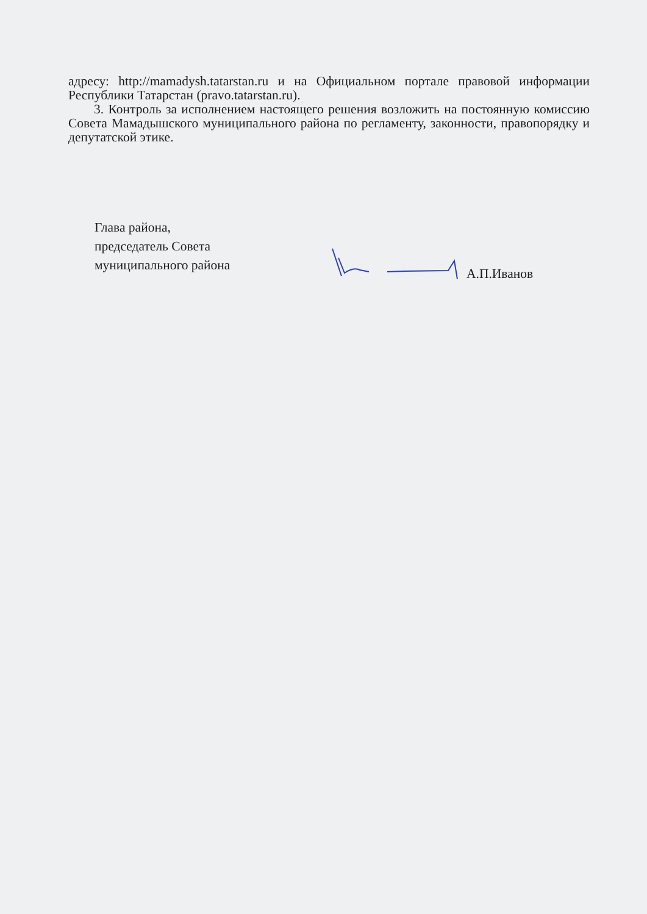адресу: http://mamadysh.tatarstan.ru и на Официальном портале правовой информации Республики Татарстан (pravo.tatarstan.ru).
3. Контроль за исполнением настоящего решения возложить на постоянную комиссию Совета Мамадышского муниципального района по регламенту, законности, правопорядку и депутатской этике.
Глава района,
председатель Совета
муниципального района
А.П.Иванов